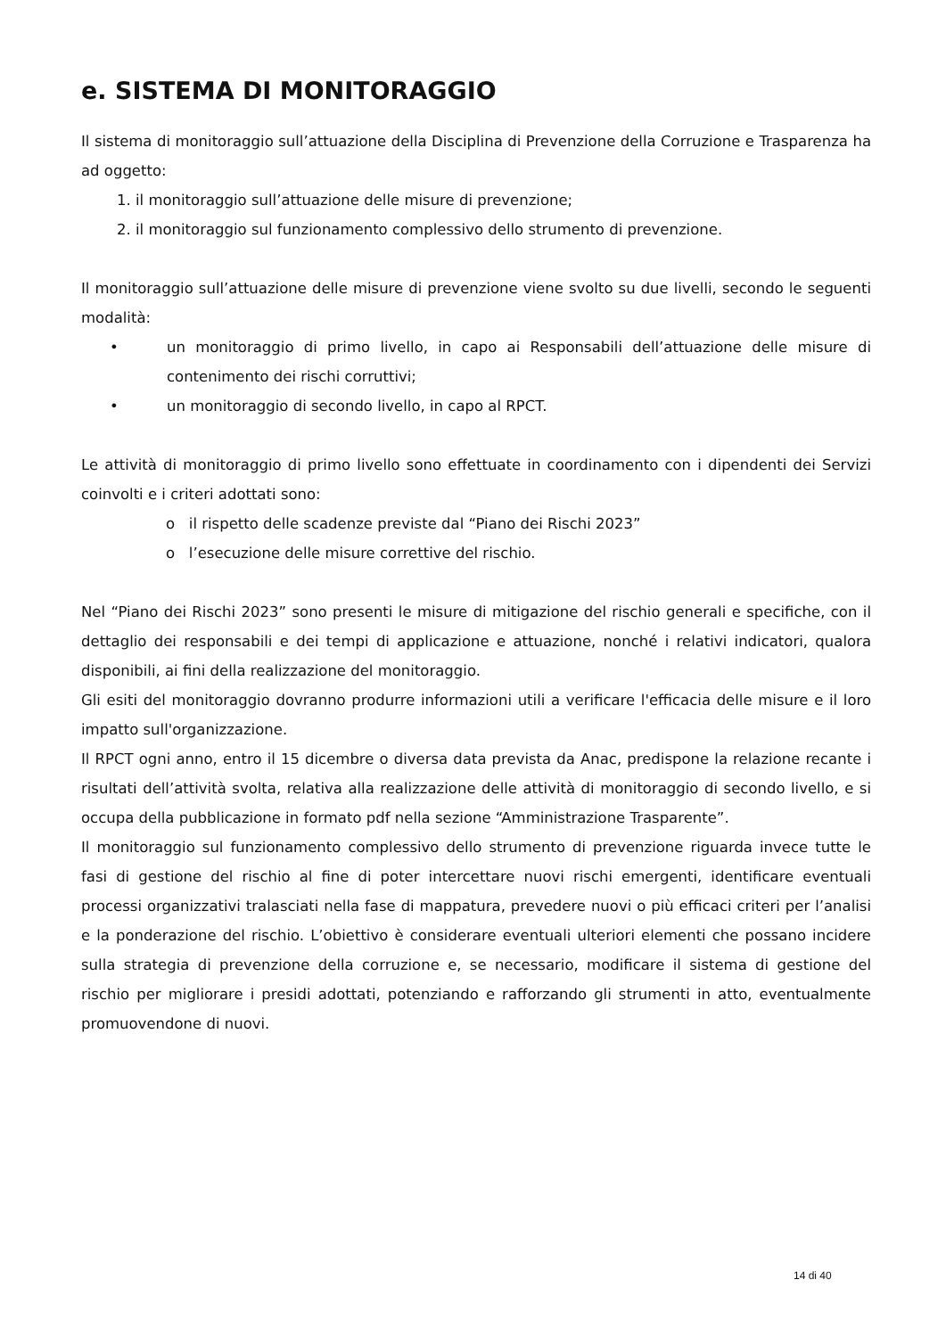e. SISTEMA DI MONITORAGGIO
Il sistema di monitoraggio sull’attuazione della Disciplina di Prevenzione della Corruzione e Trasparenza ha ad oggetto:
1. il monitoraggio sull’attuazione delle misure di prevenzione;
2. il monitoraggio sul funzionamento complessivo dello strumento di prevenzione.
Il monitoraggio sull’attuazione delle misure di prevenzione viene svolto su due livelli, secondo le seguenti modalità:
• un monitoraggio di primo livello, in capo ai Responsabili dell’attuazione delle misure di contenimento dei rischi corruttivi;
• un monitoraggio di secondo livello, in capo al RPCT.
Le attività di monitoraggio di primo livello sono effettuate in coordinamento con i dipendenti dei Servizi coinvolti e i criteri adottati sono:
o il rispetto delle scadenze previste dal “Piano dei Rischi 2023”
o l’esecuzione delle misure correttive del rischio.
Nel “Piano dei Rischi 2023” sono presenti le misure di mitigazione del rischio generali e specifiche, con il dettaglio dei responsabili e dei tempi di applicazione e attuazione, nonché i relativi indicatori, qualora disponibili, ai fini della realizzazione del monitoraggio.
Gli esiti del monitoraggio dovranno produrre informazioni utili a verificare l'efficacia delle misure e il loro impatto sull'organizzazione.
Il RPCT ogni anno, entro il 15 dicembre o diversa data prevista da Anac, predispone la relazione recante i risultati dell’attività svolta, relativa alla realizzazione delle attività di monitoraggio di secondo livello, e si occupa della pubblicazione in formato pdf nella sezione “Amministrazione Trasparente”.
Il monitoraggio sul funzionamento complessivo dello strumento di prevenzione riguarda invece tutte le fasi di gestione del rischio al fine di poter intercettare nuovi rischi emergenti, identificare eventuali processi organizzativi tralasciati nella fase di mappatura, prevedere nuovi o più efficaci criteri per l’analisi e la ponderazione del rischio. L’obiettivo è considerare eventuali ulteriori elementi che possano incidere sulla strategia di prevenzione della corruzione e, se necessario, modificare il sistema di gestione del rischio per migliorare i presidi adottati, potenziando e rafforzando gli strumenti in atto, eventualmente promuovendone di nuovi.
14 di 40